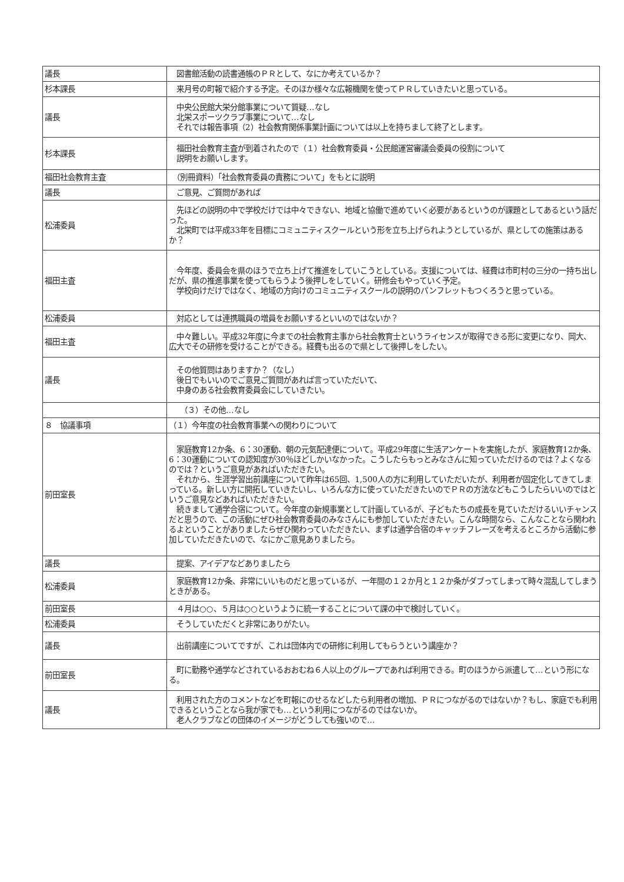| 議長 | 図書館活動の読書通帳のＰＲとして、なにか考えているか？ |
| 杉本課長 | 来月号の町報で紹介する予定。そのほか様々な広報機関を使ってＰＲしていきたいと思っている。 |
| 議長 | 中央公民館大栄分館事業について質疑…なし 北栄スポーツクラブ事業について…なし それでは報告事項（2）社会教育関係事業計画については以上を持ちまして終了とします。 |
| 杉本課長 | 福田社会教育主査が到着されたので（１）社会教育委員・公民館運営審議会委員の役割について 説明をお願いします。 |
| 福田社会教育主査 | （別冊資料）「社会教育委員の責務について」をもとに説明 |
| 議長 | ご意見、ご質問があれば |
| 松浦委員 | 先ほどの説明の中で学校だけでは中々できない、地域と協働で進めていく必要があるというのが課題としてあるという話だった。 北栄町では平成33年を目標にコミュニティスクールという形を立ち上げられようとしているが、県としての施策はあるか？ |
| 福田主査 | 今年度、委員会を県のほうで立ち上げて推進をしていこうとしている。支援については、経費は市町村の三分の一持ち出しだが、県の推進事業を使ってもらうよう後押しをしていく。研修会もやっていく予定。 学校向けだけではなく、地域の方向けのコミュニティスクールの説明のパンフレットもつくろうと思っている。 |
| 松浦委員 | 対応としては連携職員の増員をお願いするといいのではないか？ |
| 福田主査 | 中々難しい。平成32年度に今までの社会教育主事から社会教育士というライセンスが取得できる形に変更になり、岡大、広大でその研修を受けることができる。経費も出るので県として後押しをしたい。 |
| 議長 | その他質問はありますか？（なし） 後日でもいいのでご意見ご質問があれば言っていただいて、 中身のある社会教育委員会にしていきたい。 |
| | （３）その他…なし |
| ８ 協議事項 | （１）今年度の社会教育事業への関わりについて |
| 前田室長 | 家庭教育12か条、6：30運動、朝の元気配達便について。平成29年度に生活アンケートを実施したが、家庭教育12か条、6：30運動についての認知度が30％ほどしかいなかった。こうしたらもっとみなさんに知っていただけるのでは？よくなるのでは？というご意見があればいただきたい。 それから、生涯学習出前講座について昨年は65回、1,500人の方に利用していただいたが、利用者が固定化してきてしまっている。新しい方に開拓していきたいし、いろんな方に使っていただきたいのでＰＲの方法などもこうしたらいいのではというご意見などあればいただきたい。 続きまして通学合宿について。今年度の新規事業として計画しているが、子どもたちの成長を見ていただけるいいチャンスだと思うので、この活動にぜひ社会教育委員のみなさんにも参加していただきたい。こんな時間なら、こんなことなら関われるよということがありましたらぜひ関わっていただきたい、まずは通学合宿のキャッチフレーズを考えるところから活動に参加していただきたいので、なにかご意見ありましたら。 |
| 議長 | 提案、アイデアなどありましたら |
| 松浦委員 | 家庭教育12か条、非常にいいものだと思っているが、一年間の１２か月と１２か条がダブってしまって時々混乱してしまうときがある。 |
| 前田室長 | ４月は○○、５月は○○というように統一することについて課の中で検討していく。 |
| 松浦委員 | そうしていただくと非常にありがたい。 |
| 議長 | 出前講座についてですが、これは団体内での研修に利用してもらうという講座か？ |
| 前田室長 | 町に勤務や通学などされているおおむね６人以上のグループであれば利用できる。町のほうから派遣して…という形になる。 |
| 議長 | 利用された方のコメントなどを町報にのせるなどしたら利用者の増加、ＰＲにつながるのではないか？もし、家庭でも利用できるということなら我が家でも…という利用につながるのではないか。 老人クラブなどの団体のイメージがどうしても強いので… |